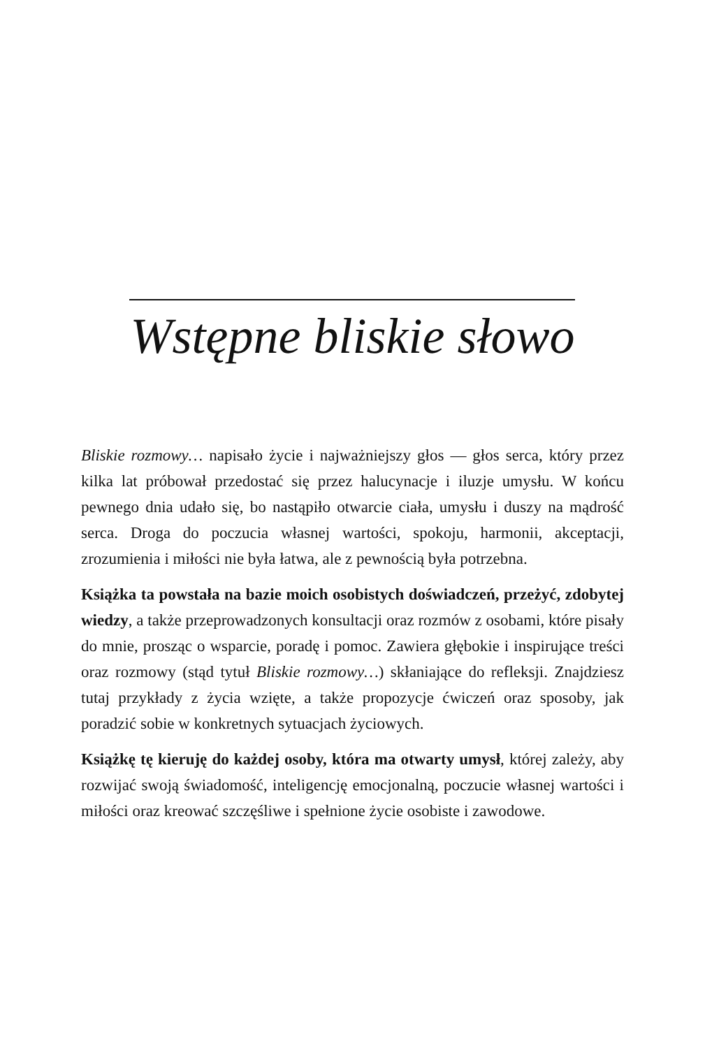Wstępne bliskie słowo
Bliskie rozmowy… napisało życie i najważniejszy głos — głos serca, który przez kilka lat próbował przedostać się przez halucynacje i iluzje umysłu. W końcu pewnego dnia udało się, bo nastąpiło otwarcie ciała, umysłu i duszy na mądrość serca. Droga do poczucia własnej wartości, spokoju, harmonii, akceptacji, zrozumienia i miłości nie była łatwa, ale z pewnością była potrzebna.
Książka ta powstała na bazie moich osobistych doświadczeń, przeżyć, zdobytej wiedzy, a także przeprowadzonych konsultacji oraz rozmów z osobami, które pisały do mnie, prosząc o wsparcie, poradę i pomoc. Zawiera głębokie i inspirujące treści oraz rozmowy (stąd tytuł Bliskie rozmowy…) skłaniające do refleksji. Znajdziesz tutaj przykłady z życia wzięte, a także propozycje ćwiczeń oraz sposoby, jak poradzić sobie w konkretnych sytuacjach życiowych.
Książkę tę kieruję do każdej osoby, która ma otwarty umysł, której zależy, aby rozwijać swoją świadomość, inteligencję emocjonalną, poczucie własnej wartości i miłości oraz kreować szczęśliwe i spełnione życie osobiste i zawodowe.